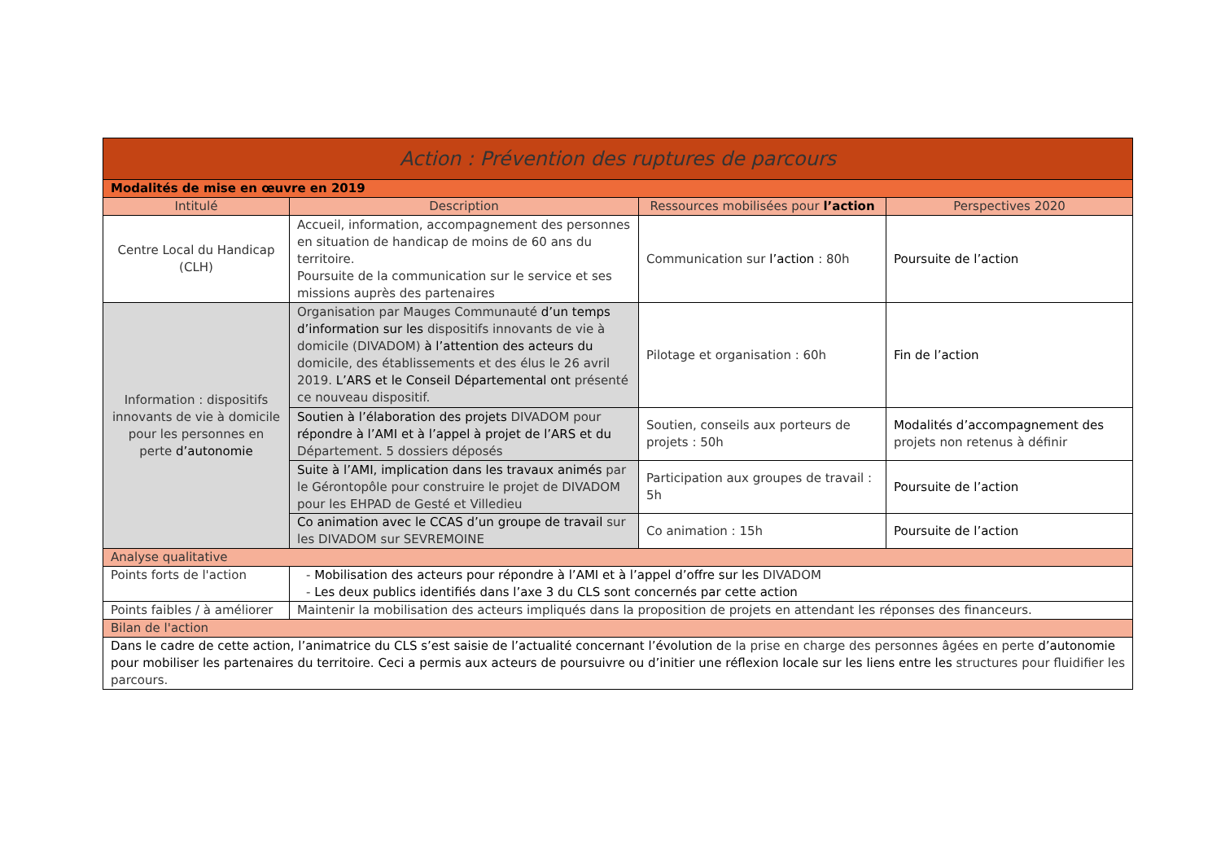| Action : Prévention des ruptures de parcours | | | |
| --- | --- | --- | --- |
| Modalités de mise en œuvre en 2019 | | | |
| Intitulé | Description | Ressources mobilisées pour l’action | Perspectives 2020 |
| Centre Local du Handicap (CLH) | Accueil, information, accompagnement des personnes en situation de handicap de moins de 60 ans du territoire. Poursuite de la communication sur le service et ses missions auprès des partenaires | Communication sur l’action : 80h | Poursuite de l’action |
| Information : dispositifs innovants de vie à domicile pour les personnes en perte d’autonomie | Organisation par Mauges Communauté d’un temps d’information sur les dispositifs innovants de vie à domicile (DIVADOM) à l’attention des acteurs du domicile, des établissements et des élus le 26 avril 2019. L’ARS et le Conseil Départemental ont présenté ce nouveau dispositif. | Pilotage et organisation : 60h | Fin de l’action |
| | Soutien à l’élaboration des projets DIVADOM pour répondre à l’AMI et à l’appel à projet de l’ARS et du Département. 5 dossiers déposés | Soutien, conseils aux porteurs de projets : 50h | Modalités d’accompagnement des projets non retenus à définir |
| | Suite à l’AMI, implication dans les travaux animés par le Gérontopôle pour construire le projet de DIVADOM pour les EHPAD de Gesté et Villedieu | Participation aux groupes de travail : 5h | Poursuite de l’action |
| | Co animation avec le CCAS d’un groupe de travail sur les DIVADOM sur SEVREMOINE | Co animation : 15h | Poursuite de l’action |
| Analyse qualitative | | | |
| Points forts de l'action | - Mobilisation des acteurs pour répondre à l’AMI et à l’appel d’offre sur les DIVADOM - Les deux publics identifiés dans l’axe 3 du CLS sont concernés par cette action | | |
| Points faibles / à améliorer | Maintenir la mobilisation des acteurs impliqués dans la proposition de projets en attendant les réponses des financeurs. | | |
| Bilan de l'action | | | |
| Dans le cadre de cette action, l’animatrice du CLS s’est saisie de l’actualité concernant l’évolution d e la prise en charge des personnes âgées en perte d’autonomie pour mobiliser les partenaires du territoire. Ceci a permis aux acteurs de poursuivre ou d’initier une réflexion locale sur les liens entre les structures pour fluidifier les parcours. | | | |